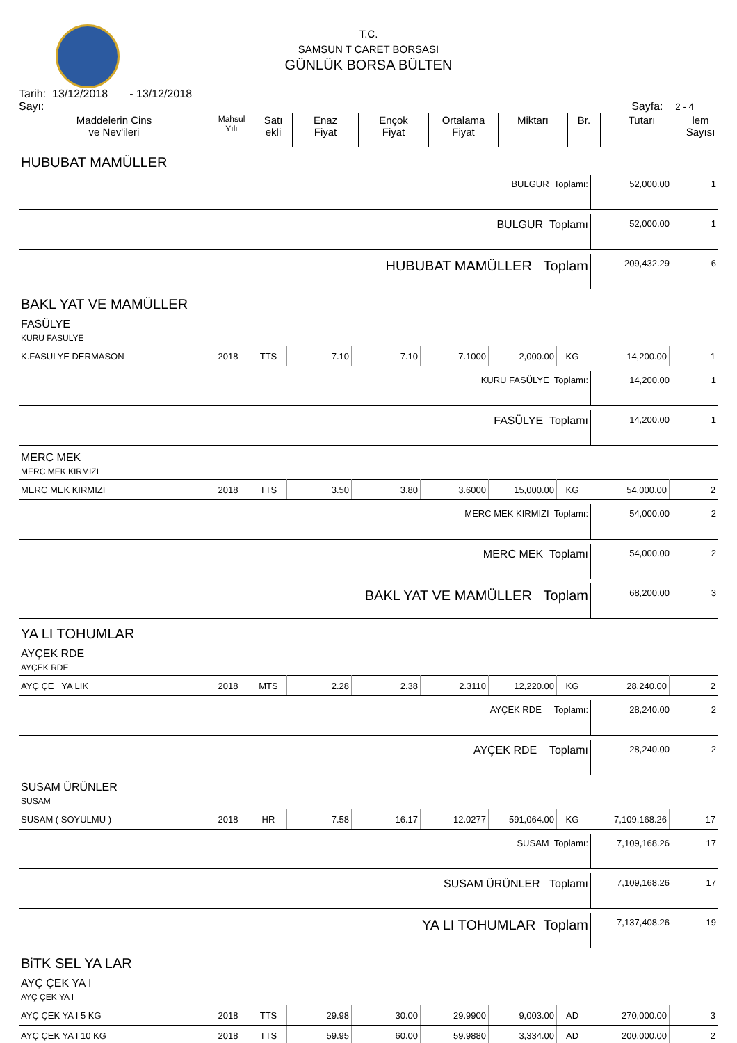T.C.
SAMSUN T CARET BORSASI
GÜNLÜK BORSA BÜLTEN
Tarih: 13/12/2018 - 13/12/2018
Sayı: Sayfa: 2 - 4
| Maddelerin Cins ve Nev'ileri | Mahsul Yılı | Satı ekli | Enaz Fiyat | Ençok Fiyat | Ortalama Fiyat | Miktarı | Br. | Tutarı | lem Sayısı |
HUBUBAT MAMÜLLER
| BULGUR Toplamı: | 52,000.00 | 1 |
| BULGUR Toplamı | 52,000.00 | 1 |
| HUBUBAT MAMÜLLER Toplam | 209,432.29 | 6 |
BAKL YAT VE MAMÜLLER
FASÜLYE
KURU FASÜLYE
| K.FASULYE DERMASON | 2018 | TTS | 7.10 | 7.10 | 7.1000 | 2,000.00 | KG | 14,200.00 | 1 |
| KURU FASÜLYE Toplamı: | 14,200.00 | 1 |
| FASÜLYE Toplamı | 14,200.00 | 1 |
MERC MEK
MERC MEK KIRMIZI
| MERC MEK KIRMIZI | 2018 | TTS | 3.50 | 3.80 | 3.6000 | 15,000.00 | KG | 54,000.00 | 2 |
| MERC MEK KIRMIZI Toplamı: | 54,000.00 | 2 |
| MERC MEK Toplamı | 54,000.00 | 2 |
| BAKL YAT VE MAMÜLLER Toplam | 68,200.00 | 3 |
YA LI TOHUMLAR
AYÇEK RDE
AYÇEK RDE
| AYÇ ÇE YA LIK | 2018 | MTS | 2.28 | 2.38 | 2.3110 | 12,220.00 | KG | 28,240.00 | 2 |
| AYÇEK RDE Toplamı: | 28,240.00 | 2 |
| AYÇEK RDE Toplamı | 28,240.00 | 2 |
SUSAM ÜRÜNLER
SUSAM
| SUSAM ( SOYULMU ) | 2018 | HR | 7.58 | 16.17 | 12.0277 | 591,064.00 | KG | 7,109,168.26 | 17 |
| SUSAM Toplamı: | 7,109,168.26 | 17 |
| SUSAM ÜRÜNLER Toplamı | 7,109,168.26 | 17 |
| YA LI TOHUMLAR Toplam | 7,137,408.26 | 19 |
BiTK SEL YA LAR
AYÇ ÇEK YA I
AYÇ ÇEK YA I
| AYÇ ÇEK YA I 5 KG | 2018 | TTS | 29.98 | 30.00 | 29.9900 | 9,003.00 | AD | 270,000.00 | 3 |
| AYÇ ÇEK YA I 10 KG | 2018 | TTS | 59.95 | 60.00 | 59.9880 | 3,334.00 | AD | 200,000.00 | 2 |